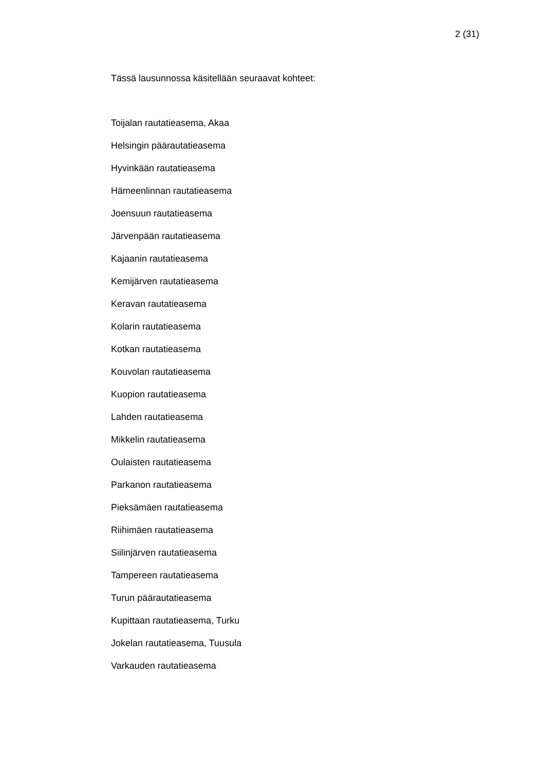2 (31)
Tässä lausunnossa käsitellään seuraavat kohteet:
Toijalan rautatieasema, Akaa
Helsingin päärautatieasema
Hyvinkään rautatieasema
Hämeenlinnan rautatieasema
Joensuun rautatieasema
Järvenpään rautatieasema
Kajaanin rautatieasema
Kemijärven rautatieasema
Keravan rautatieasema
Kolarin rautatieasema
Kotkan rautatieasema
Kouvolan rautatieasema
Kuopion rautatieasema
Lahden rautatieasema
Mikkelin rautatieasema
Oulaisten rautatieasema
Parkanon rautatieasema
Pieksämäen rautatieasema
Riihimäen rautatieasema
Siilinjärven rautatieasema
Tampereen rautatieasema
Turun päärautatieasema
Kupittaan rautatieasema, Turku
Jokelan rautatieasema, Tuusula
Varkauden rautatieasema